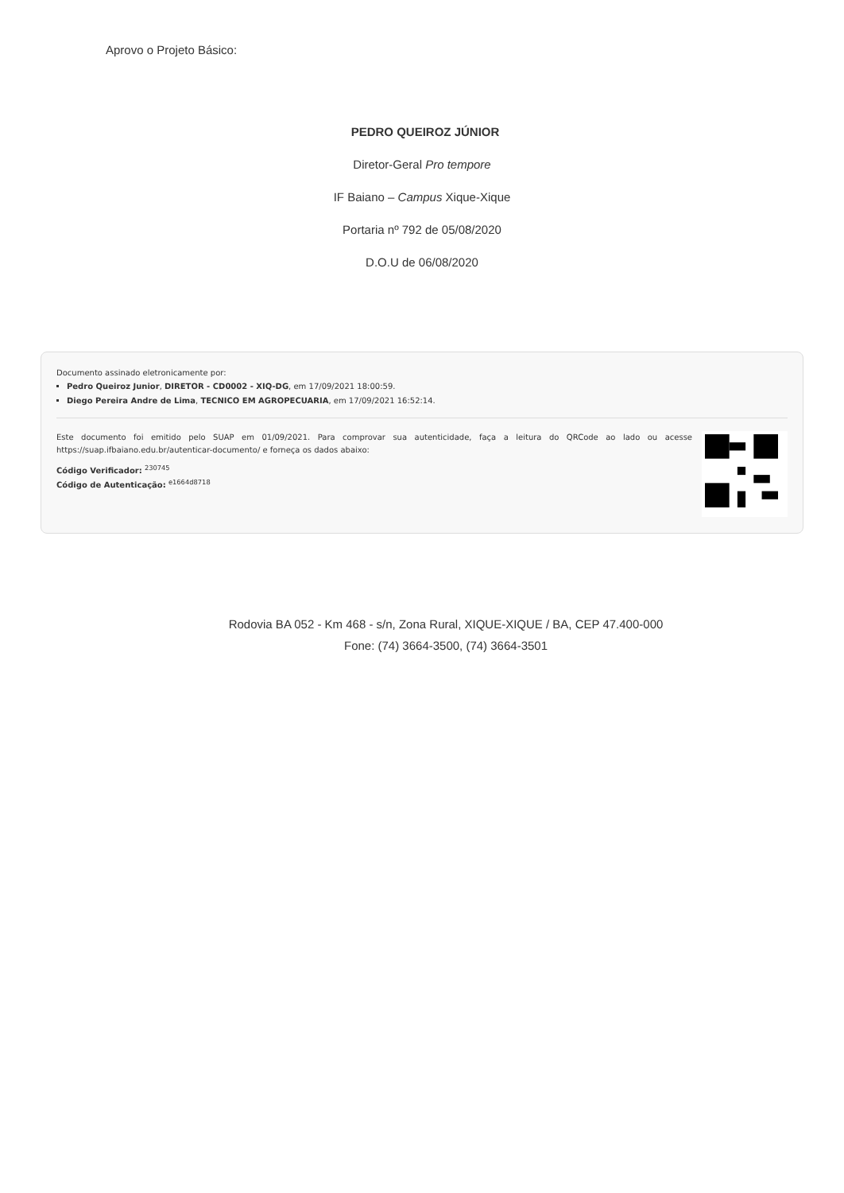Aprovo o Projeto Básico:
PEDRO QUEIROZ JÚNIOR
Diretor-Geral Pro tempore
IF Baiano – Campus Xique-Xique
Portaria nº 792 de 05/08/2020
D.O.U de 06/08/2020
Documento assinado eletronicamente por:
Pedro Queiroz Junior, DIRETOR - CD0002 - XIQ-DG, em 17/09/2021 18:00:59.
Diego Pereira Andre de Lima, TECNICO EM AGROPECUARIA, em 17/09/2021 16:52:14.
Este documento foi emitido pelo SUAP em 01/09/2021. Para comprovar sua autenticidade, faça a leitura do QRCode ao lado ou acesse https://suap.ifbaiano.edu.br/autenticar-documento/ e forneça os dados abaixo:
Código Verificador: <sup>230745</sup>
Código de Autenticação: <sup>e1664d8718</sup>
Rodovia BA 052 - Km 468 - s/n, Zona Rural, XIQUE-XIQUE / BA, CEP 47.400-000
Fone: (74) 3664-3500, (74) 3664-3501